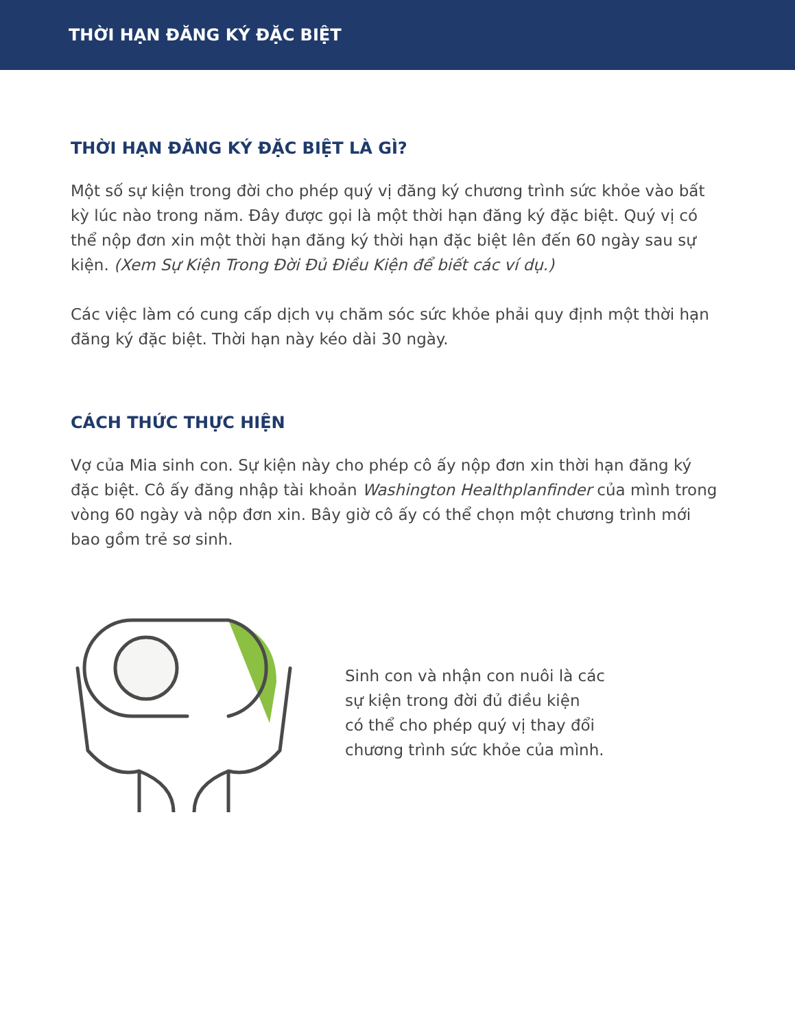THỜI HẠN ĐĂNG KÝ ĐẶC BIỆT
THỜI HẠN ĐĂNG KÝ ĐẶC BIỆT LÀ GÌ?
Một số sự kiện trong đời cho phép quý vị đăng ký chương trình sức khỏe vào bất kỳ lúc nào trong năm. Đây được gọi là một thời hạn đăng ký đặc biệt. Quý vị có thể nộp đơn xin một thời hạn đăng ký thời hạn đặc biệt lên đến 60 ngày sau sự kiện. (Xem Sự Kiện Trong Đời Đủ Điều Kiện để biết các ví dụ.)
Các việc làm có cung cấp dịch vụ chăm sóc sức khỏe phải quy định một thời hạn đăng ký đặc biệt. Thời hạn này kéo dài 30 ngày.
CÁCH THỨC THỰC HIỆN
Vợ của Mia sinh con. Sự kiện này cho phép cô ấy nộp đơn xin thời hạn đăng ký đặc biệt. Cô ấy đăng nhập tài khoản Washington Healthplanfinder của mình trong vòng 60 ngày và nộp đơn xin. Bây giờ cô ấy có thể chọn một chương trình mới bao gồm trẻ sơ sinh.
Sinh con và nhận con nuôi là các
sự kiện trong đời đủ điều kiện
có thể cho phép quý vị thay đổi
chương trình sức khỏe của mình.